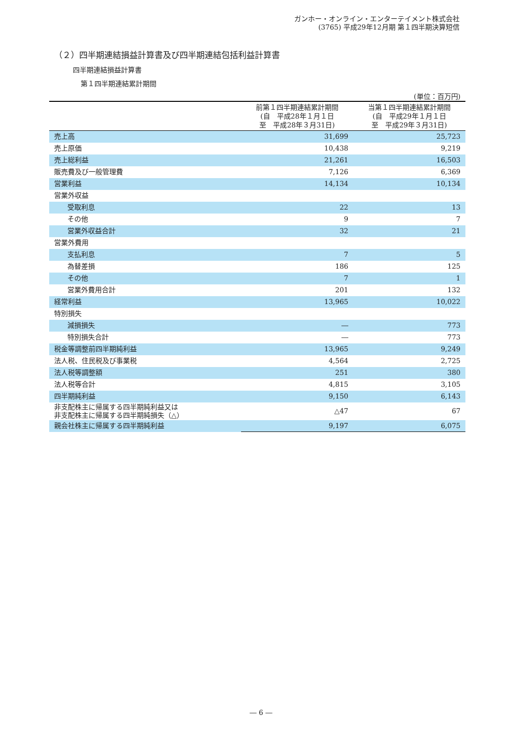ガンホー・オンライン・エンターテイメント株式会社
(3765) 平成29年12月期 第１四半期決算短信
（２）四半期連結損益計算書及び四半期連結包括利益計算書
四半期連結損益計算書
第１四半期連結累計期間
(単位：百万円)
| | 前第１四半期連結累計期間 (自 平成28年１月１日 至 平成28年３月31日) | 当第１四半期連結累計期間 (自 平成29年１月１日 至 平成29年３月31日) |
| --- | --- | --- |
| 売上高 | 31,699 | 25,723 |
| 売上原価 | 10,438 | 9,219 |
| 売上総利益 | 21,261 | 16,503 |
| 販売費及び一般管理費 | 7,126 | 6,369 |
| 営業利益 | 14,134 | 10,134 |
| 営業外収益 | | |
| 受取利息 | 22 | 13 |
| その他 | 9 | 7 |
| 営業外収益合計 | 32 | 21 |
| 営業外費用 | | |
| 支払利息 | 7 | 5 |
| 為替差損 | 186 | 125 |
| その他 | 7 | 1 |
| 営業外費用合計 | 201 | 132 |
| 経常利益 | 13,965 | 10,022 |
| 特別損失 | | |
| 減損損失 | ― | 773 |
| 特別損失合計 | ― | 773 |
| 税金等調整前四半期純利益 | 13,965 | 9,249 |
| 法人税、住民税及び事業税 | 4,564 | 2,725 |
| 法人税等調整額 | 251 | 380 |
| 法人税等合計 | 4,815 | 3,105 |
| 四半期純利益 | 9,150 | 6,143 |
| 非支配株主に帰属する四半期純利益又は 非支配株主に帰属する四半期純損失（△） | △47 | 67 |
| 親会社株主に帰属する四半期純利益 | 9,197 | 6,075 |
― 6 ―